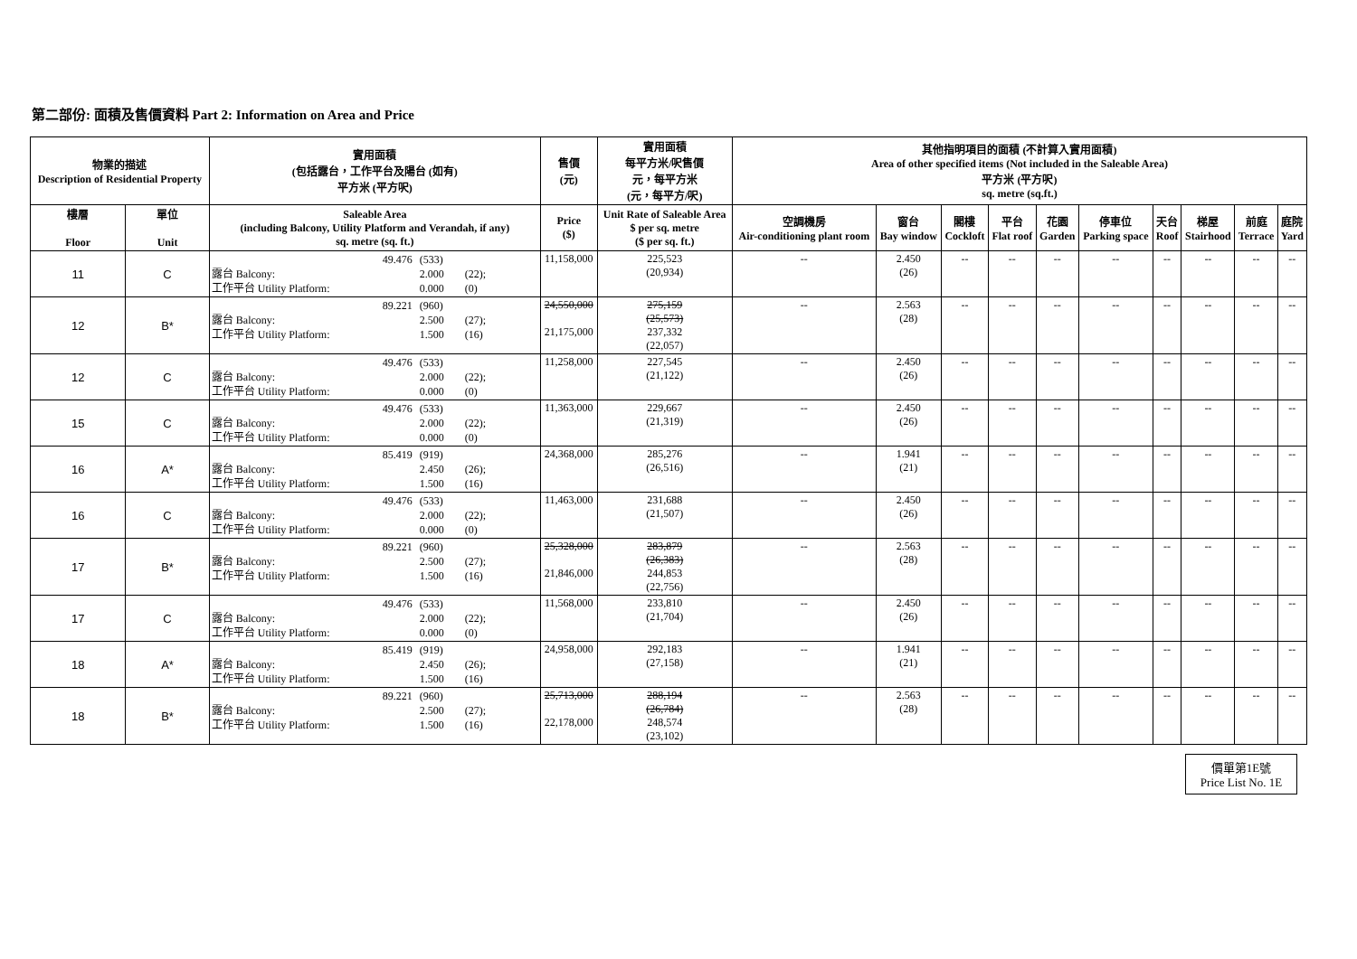第二部份: 面積及售價資料 Part 2: Information on Area and Price
| 物業的描述 Description of Residential Property | | 實用面積 (包括露台，工作平台及陽台 (如有) 平方米 (平方呎) | 售價 (元) | 實用面積 每平方米/呎售價 元，每平方米 (元，每平方/呎) | 其他指明項目的面積 (不計算入實用面積) Area of other specified items (Not included in the Saleable Area) 平方米 (平方呎) sq. metre (sq.ft.) | | | | | | | | | |
| --- | --- | --- | --- | --- | --- | --- | --- | --- | --- | --- | --- | --- | --- | --- |
| 樓層 Floor | 單位 Unit | Saleable Area (including Balcony, Utility Platform and Verandah, if any) sq. metre (sq. ft.) | Price ($) | Unit Rate of Saleable Area $ per sq. metre ($ per sq. ft.) | 空調機房 Air-conditioning plant room | 窗台 Bay window | 閣樓 Cockloft | 平台 Flat roof | 花園 Garden | 停車位 Parking space | 天台 Roof | 梯屋 Stairhood | 前庭 Terrace | 庭院 Yard |
| 11 | C | 49.476 (533) 露台 Balcony: 2.000 (22); 工作平台 Utility Platform: 0.000 (0) | 11,158,000 | 225,523 (20,934) | -- | 2.450 (26) | -- | -- | -- | -- | -- | -- | -- | -- |
| 12 | B* | 89.221 (960) 露台 Balcony: 2.500 (27); 工作平台 Utility Platform: 1.500 (16) | 24,550,000 21,175,000 | 275,159 (25,573) 237,332 (22,057) | -- | 2.563 (28) | -- | -- | -- | -- | -- | -- | -- | -- |
| 12 | C | 49.476 (533) 露台 Balcony: 2.000 (22); 工作平台 Utility Platform: 0.000 (0) | 11,258,000 | 227,545 (21,122) | -- | 2.450 (26) | -- | -- | -- | -- | -- | -- | -- | -- |
| 15 | C | 49.476 (533) 露台 Balcony: 2.000 (22); 工作平台 Utility Platform: 0.000 (0) | 11,363,000 | 229,667 (21,319) | -- | 2.450 (26) | -- | -- | -- | -- | -- | -- | -- | -- |
| 16 | A* | 85.419 (919) 露台 Balcony: 2.450 (26); 工作平台 Utility Platform: 1.500 (16) | 24,368,000 | 285,276 (26,516) | -- | 1.941 (21) | -- | -- | -- | -- | -- | -- | -- | -- |
| 16 | C | 49.476 (533) 露台 Balcony: 2.000 (22); 工作平台 Utility Platform: 0.000 (0) | 11,463,000 | 231,688 (21,507) | -- | 2.450 (26) | -- | -- | -- | -- | -- | -- | -- | -- |
| 17 | B* | 89.221 (960) 露台 Balcony: 2.500 (27); 工作平台 Utility Platform: 1.500 (16) | 25,328,000 21,846,000 | 283,879 (26,383) 244,853 (22,756) | -- | 2.563 (28) | -- | -- | -- | -- | -- | -- | -- | -- |
| 17 | C | 49.476 (533) 露台 Balcony: 2.000 (22); 工作平台 Utility Platform: 0.000 (0) | 11,568,000 | 233,810 (21,704) | -- | 2.450 (26) | -- | -- | -- | -- | -- | -- | -- | -- |
| 18 | A* | 85.419 (919) 露台 Balcony: 2.450 (26); 工作平台 Utility Platform: 1.500 (16) | 24,958,000 | 292,183 (27,158) | -- | 1.941 (21) | -- | -- | -- | -- | -- | -- | -- | -- |
| 18 | B* | 89.221 (960) 露台 Balcony: 2.500 (27); 工作平台 Utility Platform: 1.500 (16) | 25,713,000 22,178,000 | 288,194 (26,784) 248,574 (23,102) | -- | 2.563 (28) | -- | -- | -- | -- | -- | -- | -- | -- |
價單第1E號
Price List No. 1E